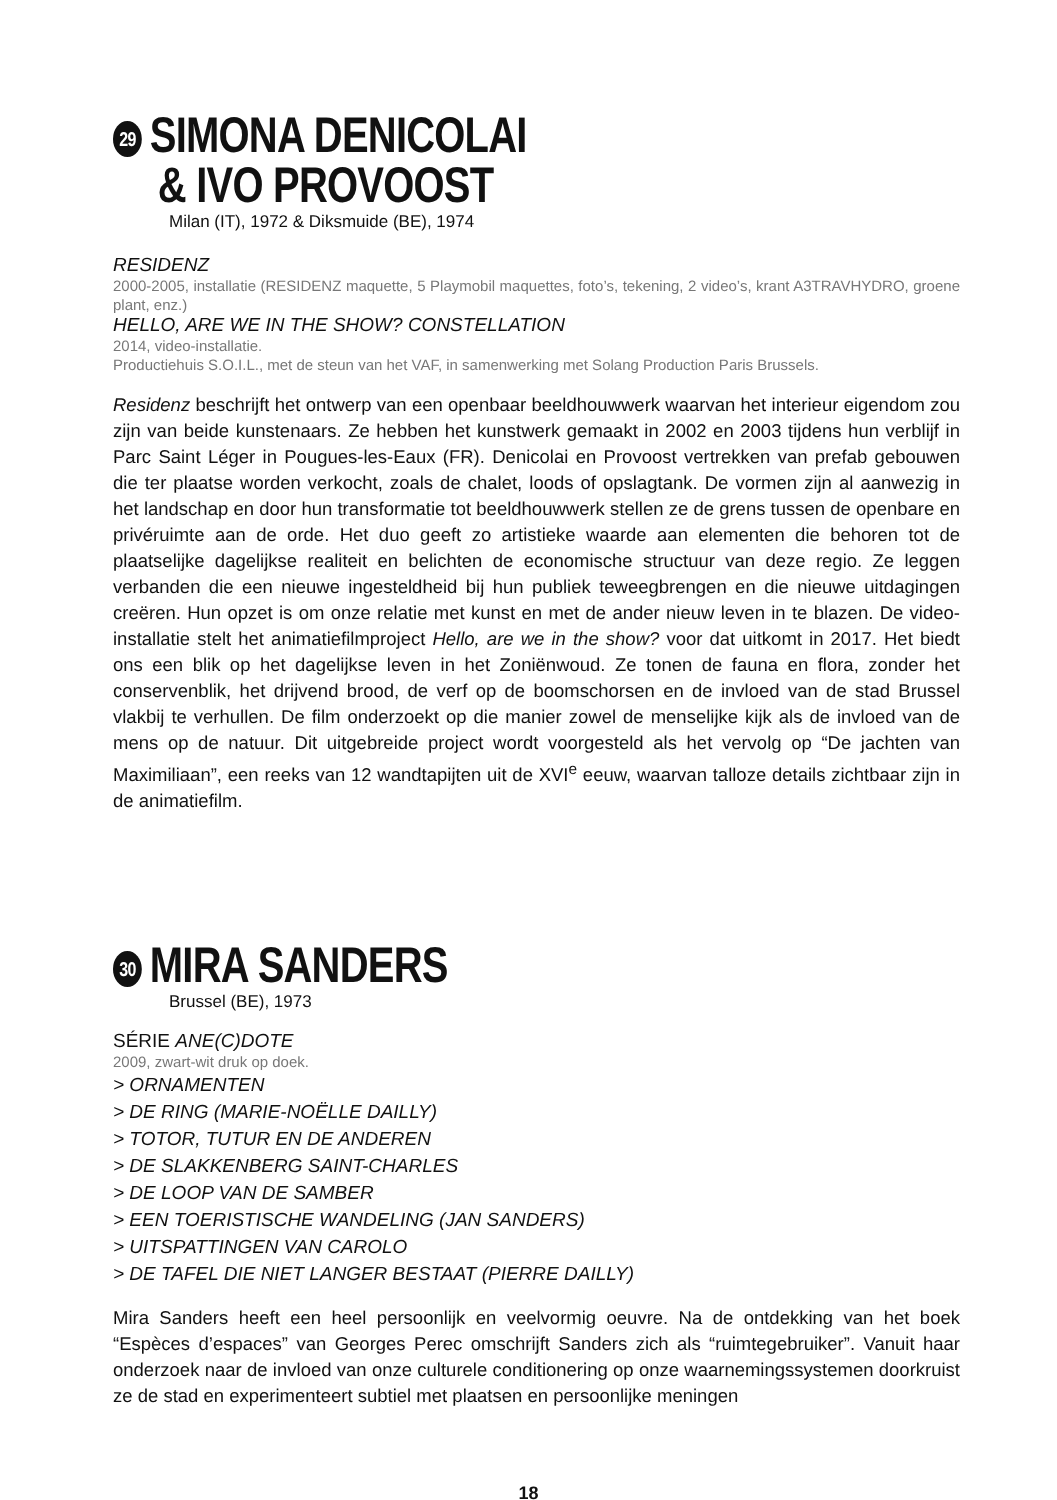29 SIMONA DENICOLAI
& IVO PROVOOST
Milan (IT), 1972 & Diksmuide (BE), 1974
RESIDENZ
2000-2005, installatie (RESIDENZ maquette, 5 Playmobil maquettes, foto’s, tekening, 2 video’s, krant A3TRAVHYDRO, groene plant, enz.)
HELLO, ARE WE IN THE SHOW? CONSTELLATION
2014, video-installatie.
Productiehuis S.O.I.L., met de steun van het VAF, in samenwerking met Solang Production Paris Brussels.
Residenz beschrijft het ontwerp van een openbaar beeldhouwwerk waarvan het interieur eigendom zou zijn van beide kunstenaars. Ze hebben het kunstwerk gemaakt in 2002 en 2003 tijdens hun verblijf in Parc Saint Léger in Pougues-les-Eaux (FR). Denicolai en Provoost vertrekken van prefab gebouwen die ter plaatse worden verkocht, zoals de chalet, loods of opslagtank. De vormen zijn al aanwezig in het landschap en door hun transformatie tot beeldhouwwerk stellen ze de grens tussen de openbare en privéruimte aan de orde. Het duo geeft zo artistieke waarde aan elementen die behoren tot de plaatselijke dagelijkse realiteit en belichten de economische structuur van deze regio. Ze leggen verbanden die een nieuwe ingesteldheid bij hun publiek teweegbrengen en die nieuwe uitdagingen creëren. Hun opzet is om onze relatie met kunst en met de ander nieuw leven in te blazen. De video-installatie stelt het animatiefilmproject Hello, are we in the show? voor dat uitkomt in 2017. Het biedt ons een blik op het dagelijkse leven in het Zoniënwoud. Ze tonen de fauna en flora, zonder het conservenblik, het drijvend brood, de verf op de boomschorsen en de invloed van de stad Brussel vlakbij te verhullen. De film onderzoekt op die manier zowel de menselijke kijk als de invloed van de mens op de natuur. Dit uitgebreide project wordt voorgesteld als het vervolg op “De jachten van Maximiliaan”, een reeks van 12 wandtapijten uit de XVI<sup>e</sup> eeuw, waarvan talloze details zichtbaar zijn in de animatiefilm.
30 MIRA SANDERS
Brussel (BE), 1973
SÉRIE ANE(C)DOTE
2009, zwart-wit druk op doek.
> ORNAMENTEN
> DE RING (MARIE-NOËLLE DAILLY)
> TOTOR, TUTUR EN DE ANDEREN
> DE SLAKKENBERG SAINT-CHARLES
> DE LOOP VAN DE SAMBER
> EEN TOERISTISCHE WANDELING (JAN SANDERS)
> UITSPATTINGEN VAN CAROLO
> DE TAFEL DIE NIET LANGER BESTAAT (PIERRE DAILLY)
Mira Sanders heeft een heel persoonlijk en veelvormig oeuvre. Na de ontdekking van het boek “Espèces d’espaces” van Georges Perec omschrijft Sanders zich als “ruimtegebruiker”. Vanuit haar onderzoek naar de invloed van onze culturele conditionering op onze waarnemingssystemen doorkruist ze de stad en experimenteert subtiel met plaatsen en persoonlijke meningen
18